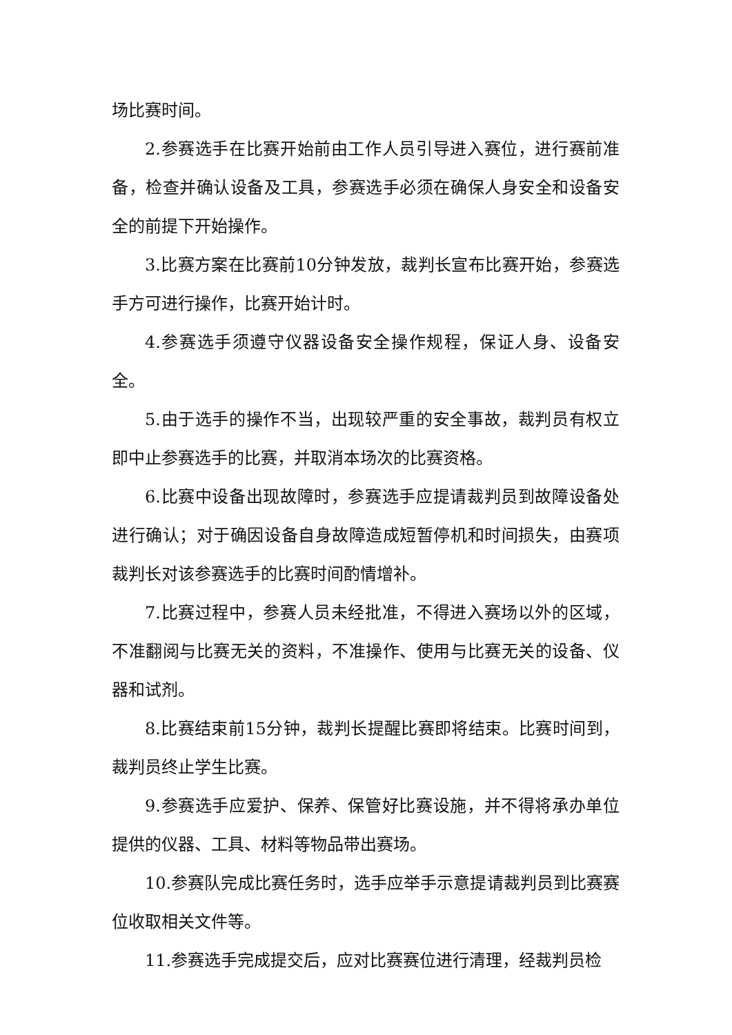场比赛时间。
2.参赛选手在比赛开始前由工作人员引导进入赛位，进行赛前准备，检查并确认设备及工具，参赛选手必须在确保人身安全和设备安全的前提下开始操作。
3.比赛方案在比赛前10分钟发放，裁判长宣布比赛开始，参赛选手方可进行操作，比赛开始计时。
4.参赛选手须遵守仪器设备安全操作规程，保证人身、设备安全。
5.由于选手的操作不当，出现较严重的安全事故，裁判员有权立即中止参赛选手的比赛，并取消本场次的比赛资格。
6.比赛中设备出现故障时，参赛选手应提请裁判员到故障设备处进行确认；对于确因设备自身故障造成短暂停机和时间损失，由赛项裁判长对该参赛选手的比赛时间酌情增补。
7.比赛过程中，参赛人员未经批准，不得进入赛场以外的区域，不准翻阅与比赛无关的资料，不准操作、使用与比赛无关的设备、仪器和试剂。
8.比赛结束前15分钟，裁判长提醒比赛即将结束。比赛时间到，裁判员终止学生比赛。
9.参赛选手应爱护、保养、保管好比赛设施，并不得将承办单位提供的仪器、工具、材料等物品带出赛场。
10.参赛队完成比赛任务时，选手应举手示意提请裁判员到比赛赛位收取相关文件等。
11.参赛选手完成提交后，应对比赛赛位进行清理，经裁判员检